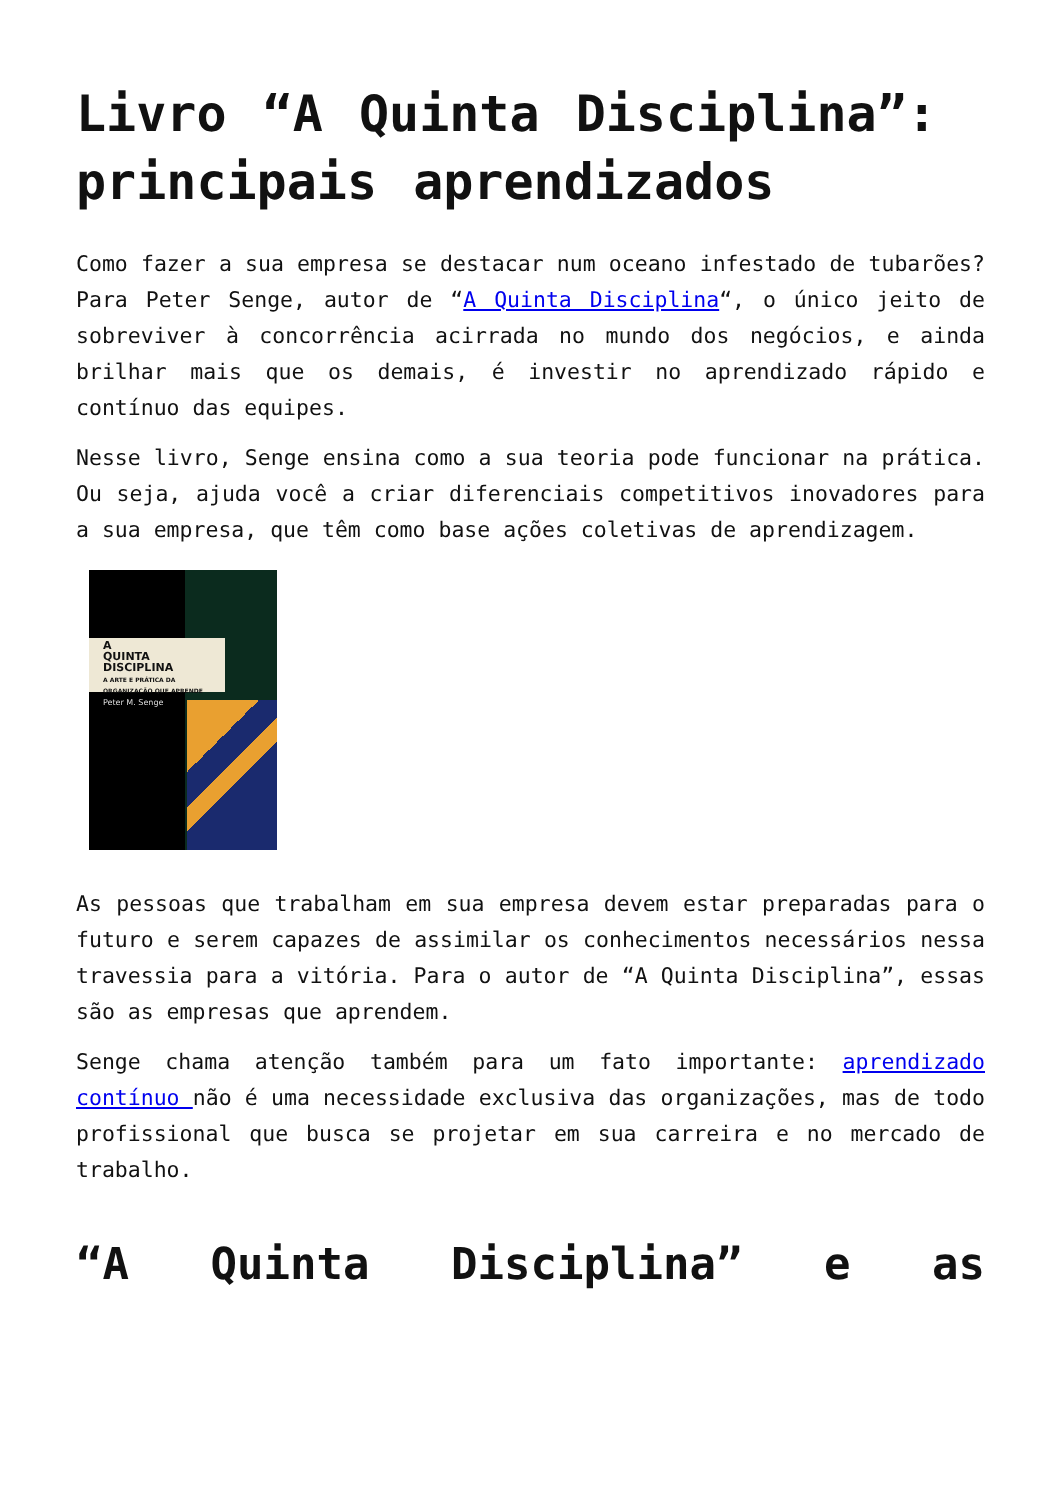Livro “A Quinta Disciplina”: principais aprendizados
Como fazer a sua empresa se destacar num oceano infestado de tubarões? Para Peter Senge, autor de “A Quinta Disciplina“, o único jeito de sobreviver à concorrência acirrada no mundo dos negócios, e ainda brilhar mais que os demais, é investir no aprendizado rápido e contínuo das equipes.
Nesse livro, Senge ensina como a sua teoria pode funcionar na prática. Ou seja, ajuda você a criar diferenciais competitivos inovadores para a sua empresa, que têm como base ações coletivas de aprendizagem.
A
QUINTA
DISCIPLINA
A ARTE E PRÁTICA DA ORGANIZAÇÃO QUE APRENDE
Peter M. Senge
As pessoas que trabalham em sua empresa devem estar preparadas para o futuro e serem capazes de assimilar os conhecimentos necessários nessa travessia para a vitória. Para o autor de “A Quinta Disciplina”, essas são as empresas que aprendem.
Senge chama atenção também para um fato importante: aprendizado contínuo não é uma necessidade exclusiva das organizações, mas de todo profissional que busca se projetar em sua carreira e no mercado de trabalho.
“A Quinta Disciplina” e as